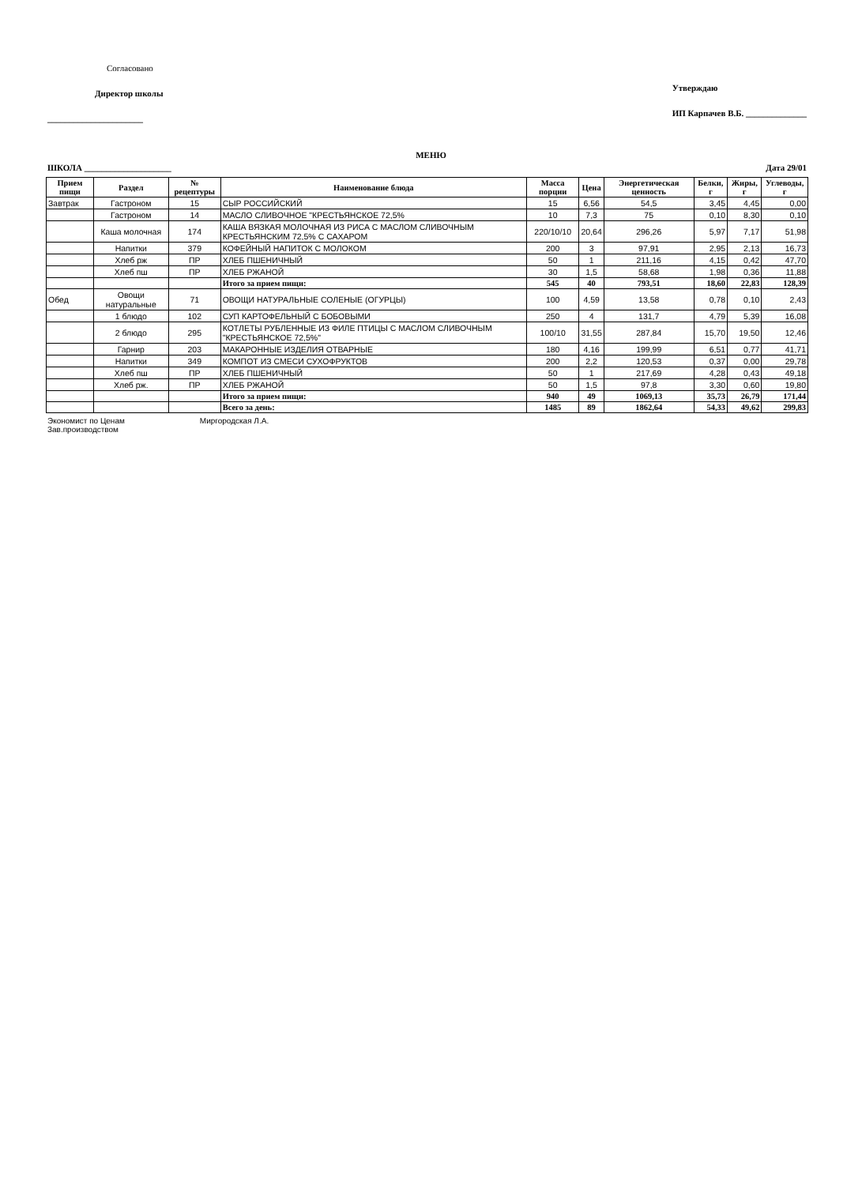Согласовано
Директор школы
______________________
Утверждаю
ИП Карпачев В.Б. ______________
МЕНЮ
ШКОЛА ____________________ Дата 29/01
| Прием пищи | Раздел | № рецептуры | Наименование блюда | Масса порции | Цена | Энергетическая ценность | Белки, г | Жиры, г | Углеводы, г |
| --- | --- | --- | --- | --- | --- | --- | --- | --- | --- |
| Завтрак | Гастроном | 15 | СЫР РОССИЙСКИЙ | 15 | 6,56 | 54,5 | 3,45 | 4,45 | 0,00 |
| | Гастроном | 14 | МАСЛО СЛИВОЧНОЕ "КРЕСТЬЯНСКОЕ 72,5% | 10 | 7,3 | 75 | 0,10 | 8,30 | 0,10 |
| | Каша молочная | 174 | КАША ВЯЗКАЯ МОЛОЧНАЯ ИЗ РИСА С МАСЛОМ СЛИВОЧНЫМ КРЕСТЬЯНСКИМ 72,5% С САХАРОМ | 220/10/10 | 20,64 | 296,26 | 5,97 | 7,17 | 51,98 |
| | Напитки | 379 | КОФЕЙНЫЙ НАПИТОК С МОЛОКОМ | 200 | 3 | 97,91 | 2,95 | 2,13 | 16,73 |
| | Хлеб рж | ПР | ХЛЕБ ПШЕНИЧНЫЙ | 50 | 1 | 211,16 | 4,15 | 0,42 | 47,70 |
| | Хлеб пш | ПР | ХЛЕБ РЖАНОЙ | 30 | 1,5 | 58,68 | 1,98 | 0,36 | 11,88 |
| | | | Итого за прием пищи: | 545 | 40 | 793,51 | 18,60 | 22,83 | 128,39 |
| Обед | Овощи натуральные | 71 | ОВОЩИ НАТУРАЛЬНЫЕ СОЛЕНЫЕ (ОГУРЦЫ) | 100 | 4,59 | 13,58 | 0,78 | 0,10 | 2,43 |
| | 1 блюдо | 102 | СУП КАРТОФЕЛЬНЫЙ С БОБОВЫМИ | 250 | 4 | 131,7 | 4,79 | 5,39 | 16,08 |
| | 2 блюдо | 295 | КОТЛЕТЫ РУБЛЕННЫЕ ИЗ ФИЛЕ ПТИЦЫ С МАСЛОМ СЛИВОЧНЫМ "КРЕСТЬЯНСКОЕ 72,5%" | 100/10 | 31,55 | 287,84 | 15,70 | 19,50 | 12,46 |
| | Гарнир | 203 | МАКАРОННЫЕ ИЗДЕЛИЯ ОТВАРНЫЕ | 180 | 4,16 | 199,99 | 6,51 | 0,77 | 41,71 |
| | Напитки | 349 | КОМПОТ ИЗ СМЕСИ СУХОФРУКТОВ | 200 | 2,2 | 120,53 | 0,37 | 0,00 | 29,78 |
| | Хлеб пш | ПР | ХЛЕБ ПШЕНИЧНЫЙ | 50 | 1 | 217,69 | 4,28 | 0,43 | 49,18 |
| | Хлеб рж. | ПР | ХЛЕБ РЖАНОЙ | 50 | 1,5 | 97,8 | 3,30 | 0,60 | 19,80 |
| | | | Итого за прием пищи: | 940 | 49 | 1069,13 | 35,73 | 26,79 | 171,44 |
| | | | Всего за день: | 1485 | 89 | 1862,64 | 54,33 | 49,62 | 299,83 |
Экономист по Ценам Миргородская Л.А.
Зав.производством